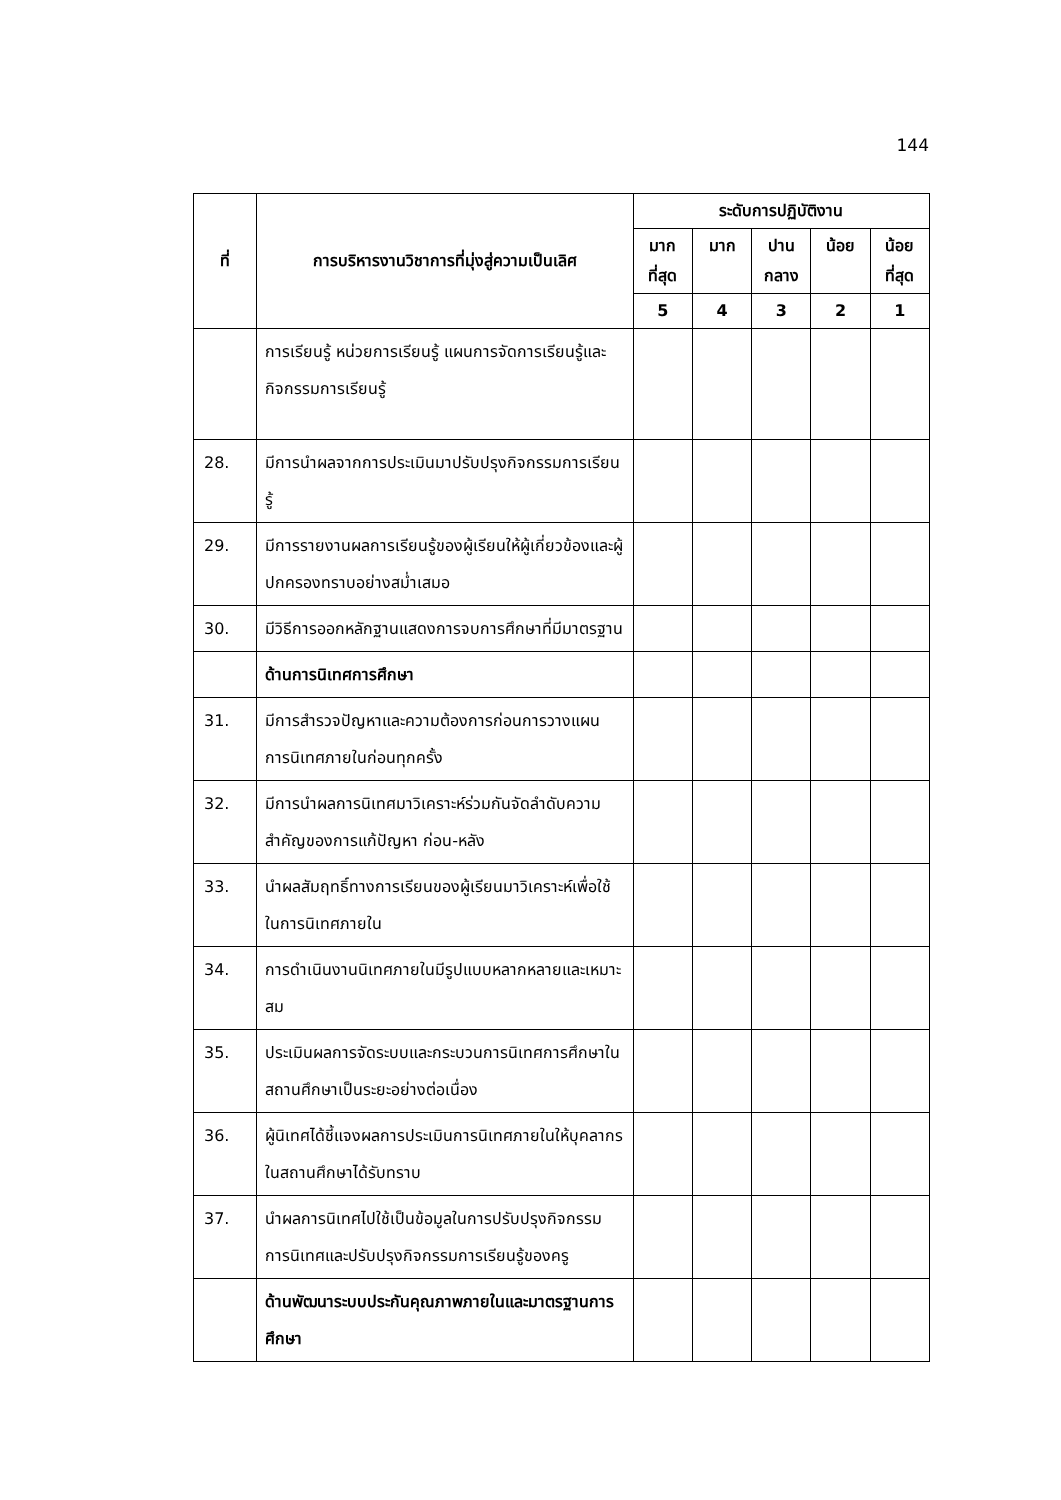144
| ที่ | การบริหารงานวิชาการที่มุ่งสู่ความเป็นเลิศ | ระดับการปฏิบัติงาน | | | | |
| --- | --- | --- | --- | --- | --- | --- |
| | | มาก ที่สุด | มาก | ปาน กลาง | น้อย | น้อย ที่สุด |
| | | 5 | 4 | 3 | 2 | 1 |
| | การเรียนรู้ หน่วยการเรียนรู้ แผนการจัดการเรียนรู้และกิจกรรมการเรียนรู้ | | | | | |
| 28. | มีการนำผลจากการประเมินมาปรับปรุงกิจกรรมการเรียนรู้ | | | | | |
| 29. | มีการรายงานผลการเรียนรู้ของผู้เรียนให้ผู้เกี่ยวข้องและผู้ปกครองทราบอย่างสม่ำเสมอ | | | | | |
| 30. | มีวิธีการออกหลักฐานแสดงการจบการศึกษาที่มีมาตรฐาน | | | | | |
| | ด้านการนิเทศการศึกษา | | | | | |
| 31. | มีการสำรวจปัญหาและความต้องการก่อนการวางแผนการนิเทศภายในก่อนทุกครั้ง | | | | | |
| 32. | มีการนำผลการนิเทศมาวิเคราะห์ร่วมกันจัดลำดับความสำคัญของการแก้ปัญหา ก่อน-หลัง | | | | | |
| 33. | นำผลสัมฤทธิ์ทางการเรียนของผู้เรียนมาวิเคราะห์เพื่อใช้ในการนิเทศภายใน | | | | | |
| 34. | การดำเนินงานนิเทศภายในมีรูปแบบหลากหลายและเหมาะสม | | | | | |
| 35. | ประเมินผลการจัดระบบและกระบวนการนิเทศการศึกษาในสถานศึกษาเป็นระยะอย่างต่อเนื่อง | | | | | |
| 36. | ผู้นิเทศได้ชี้แจงผลการประเมินการนิเทศภายในให้บุคลากรในสถานศึกษาได้รับทราบ | | | | | |
| 37. | นำผลการนิเทศไปใช้เป็นข้อมูลในการปรับปรุงกิจกรรมการนิเทศและปรับปรุงกิจกรรมการเรียนรู้ของครู | | | | | |
| | ด้านพัฒนาระบบประกันคุณภาพภายในและมาตรฐานการศึกษา | | | | | |